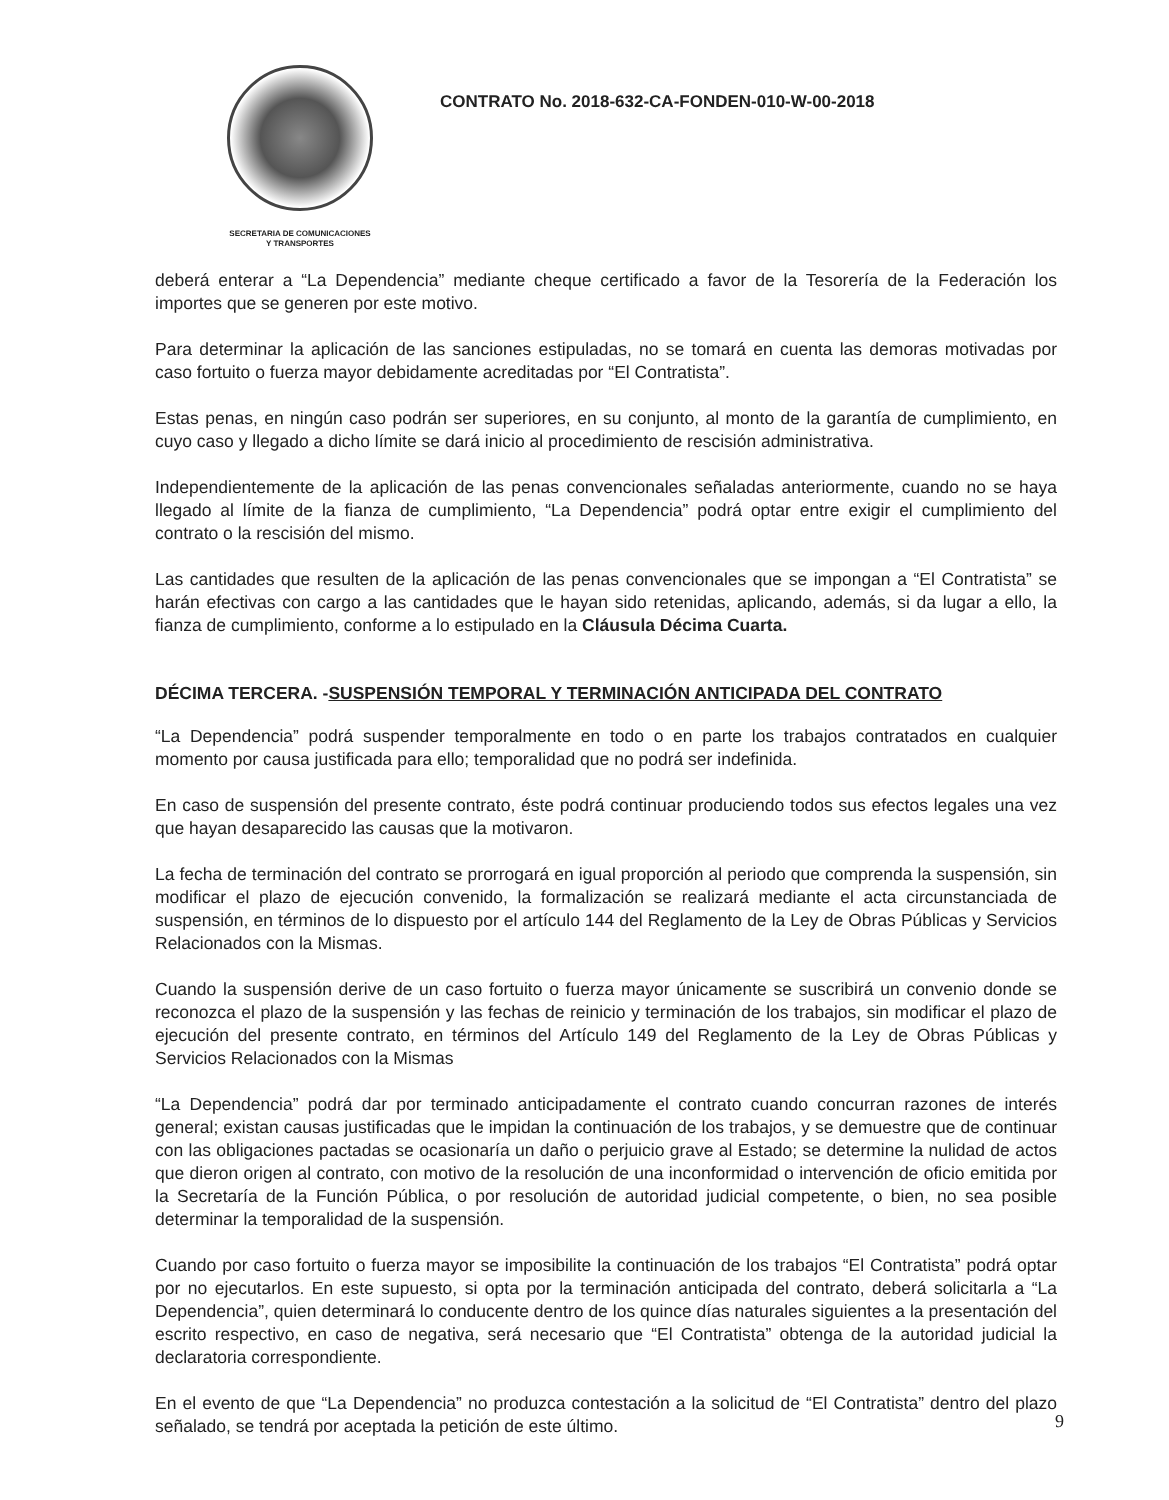SECRETARIA DE COMUNICACIONES
Y TRANSPORTES
CONTRATO No. 2018-632-CA-FONDEN-010-W-00-2018
deberá enterar a “La Dependencia” mediante cheque certificado a favor de la Tesorería de la Federación los importes que se generen por este motivo.
Para determinar la aplicación de las sanciones estipuladas, no se tomará en cuenta las demoras motivadas por caso fortuito o fuerza mayor debidamente acreditadas por “El Contratista”.
Estas penas, en ningún caso podrán ser superiores, en su conjunto, al monto de la garantía de cumplimiento, en cuyo caso y llegado a dicho límite se dará inicio al procedimiento de rescisión administrativa.
Independientemente de la aplicación de las penas convencionales señaladas anteriormente, cuando no se haya llegado al límite de la fianza de cumplimiento, “La Dependencia” podrá optar entre exigir el cumplimiento del contrato o la rescisión del mismo.
Las cantidades que resulten de la aplicación de las penas convencionales que se impongan a “El Contratista” se harán efectivas con cargo a las cantidades que le hayan sido retenidas, aplicando, además, si da lugar a ello, la fianza de cumplimiento, conforme a lo estipulado en la Cláusula Décima Cuarta.
DÉCIMA TERCERA. -SUSPENSIÓN TEMPORAL Y TERMINACIÓN ANTICIPADA DEL CONTRATO
“La Dependencia” podrá suspender temporalmente en todo o en parte los trabajos contratados en cualquier momento por causa justificada para ello; temporalidad que no podrá ser indefinida.
En caso de suspensión del presente contrato, éste podrá continuar produciendo todos sus efectos legales una vez que hayan desaparecido las causas que la motivaron.
La fecha de terminación del contrato se prorrogará en igual proporción al periodo que comprenda la suspensión, sin modificar el plazo de ejecución convenido, la formalización se realizará mediante el acta circunstanciada de suspensión, en términos de lo dispuesto por el artículo 144 del Reglamento de la Ley de Obras Públicas y Servicios Relacionados con la Mismas.
Cuando la suspensión derive de un caso fortuito o fuerza mayor únicamente se suscribirá un convenio donde se reconozca el plazo de la suspensión y las fechas de reinicio y terminación de los trabajos, sin modificar el plazo de ejecución del presente contrato, en términos del Artículo 149 del Reglamento de la Ley de Obras Públicas y Servicios Relacionados con la Mismas
“La Dependencia” podrá dar por terminado anticipadamente el contrato cuando concurran razones de interés general; existan causas justificadas que le impidan la continuación de los trabajos, y se demuestre que de continuar con las obligaciones pactadas se ocasionaría un daño o perjuicio grave al Estado; se determine la nulidad de actos que dieron origen al contrato, con motivo de la resolución de una inconformidad o intervención de oficio emitida por la Secretaría de la Función Pública, o por resolución de autoridad judicial competente, o bien, no sea posible determinar la temporalidad de la suspensión.
Cuando por caso fortuito o fuerza mayor se imposibilite la continuación de los trabajos “El Contratista” podrá optar por no ejecutarlos. En este supuesto, si opta por la terminación anticipada del contrato, deberá solicitarla a “La Dependencia”, quien determinará lo conducente dentro de los quince días naturales siguientes a la presentación del escrito respectivo, en caso de negativa, será necesario que “El Contratista” obtenga de la autoridad judicial la declaratoria correspondiente.
En el evento de que “La Dependencia” no produzca contestación a la solicitud de “El Contratista” dentro del plazo señalado, se tendrá por aceptada la petición de este último.
9